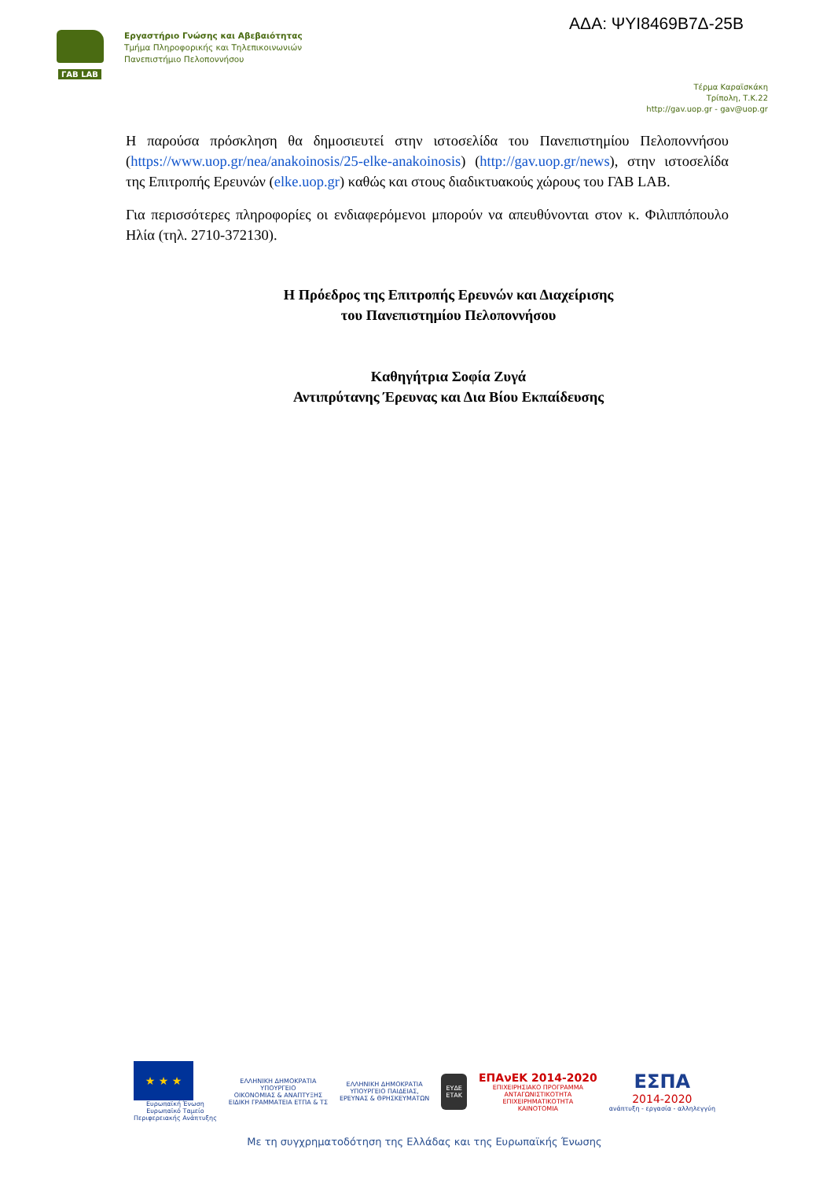ΑΔΑ: ΨΥΙ8469Β7Δ-25Β
ΓΑΒ LAB
Εργαστήριο Γνώσης και Αβεβαιότητας
Τμήμα Πληροφορικής και Τηλεπικοινωνιών
Πανεπιστήμιο Πελοποννήσου
Τέρμα Καραϊσκάκη
Τρίπολη, Τ.Κ.22
http://gav.uop.gr - gav@uop.gr
Η παρούσα πρόσκληση θα δημοσιευτεί στην ιστοσελίδα του Πανεπιστημίου Πελοποννήσου (https://www.uop.gr/nea/anakoinosis/25-elke-anakoinosis) (http://gav.uop.gr/news), στην ιστοσελίδα της Επιτροπής Ερευνών (elke.uop.gr) καθώς και στους διαδικτυακούς χώρους του ΓΑΒ LAB.
Για περισσότερες πληροφορίες οι ενδιαφερόμενοι μπορούν να απευθύνονται στον κ. Φιλιππόπουλο Ηλία (τηλ. 2710-372130).
Η Πρόεδρος της Επιτροπής Ερευνών και Διαχείρισης
του Πανεπιστημίου Πελοποννήσου
Καθηγήτρια Σοφία Ζυγά
Αντιπρύτανης Έρευνας και Δια Βίου Εκπαίδευσης
★ ★ ★
Ευρωπαϊκή Ένωση
Ευρωπαϊκό Ταμείο
Περιφερειακής Ανάπτυξης
ΕΛΛΗΝΙΚΗ ΔΗΜΟΚΡΑΤΙΑ
ΥΠΟΥΡΓΕΙΟ
ΟΙΚΟΝΟΜΙΑΣ & ΑΝΑΠΤΥΞΗΣ
ΕΙΔΙΚΗ ΓΡΑΜΜΑΤΕΙΑ ΕΤΠΑ & ΤΣ
ΕΛΛΗΝΙΚΗ ΔΗΜΟΚΡΑΤΙΑ
ΥΠΟΥΡΓΕΙΟ ΠΑΙΔΕΙΑΣ,
ΕΡΕΥΝΑΣ & ΘΡΗΣΚΕΥΜΑΤΩΝ
ΕΥΔΕ
ΕΤΑΚ
ΕΠΑνΕΚ 2014-2020
ΕΠΙΧΕΙΡΗΣΙΑΚΟ ΠΡΟΓΡΑΜΜΑ
ΑΝΤΑΓΩΝΙΣΤΙΚΟΤΗΤΑ
ΕΠΙΧΕΙΡΗΜΑΤΙΚΟΤΗΤΑ
ΚΑΙΝΟΤΟΜΙΑ
ΕΣΠΑ
2014-2020
ανάπτυξη - εργασία - αλληλεγγύη
Με τη συγχρηματοδότηση της Ελλάδας και της Ευρωπαϊκής Ένωσης